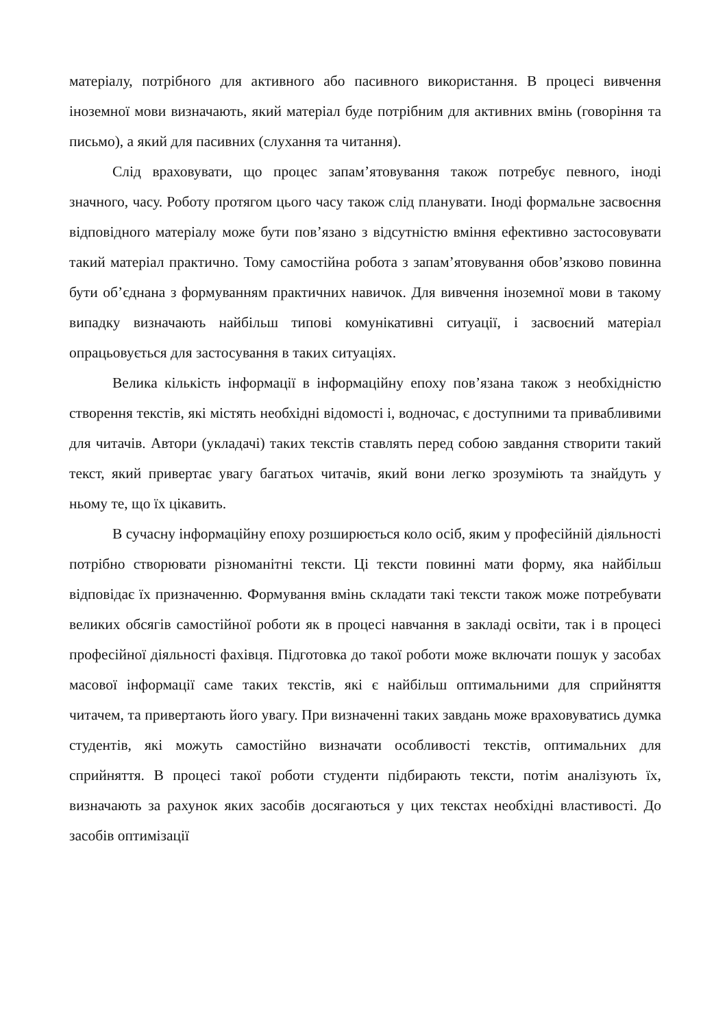матеріалу, потрібного для активного або пасивного використання. В процесі вивчення іноземної мови визначають, який матеріал буде потрібним для активних вмінь (говоріння та письмо), а який для пасивних (слухання та читання).
Слід враховувати, що процес запам’ятовування також потребує певного, іноді значного, часу. Роботу протягом цього часу також слід планувати. Іноді формальне засвоєння відповідного матеріалу може бути пов’язано з відсутністю вміння ефективно застосовувати такий матеріал практично. Тому самостійна робота з запам’ятовування обов’язково повинна бути об’єднана з формуванням практичних навичок. Для вивчення іноземної мови в такому випадку визначають найбільш типові комунікативні ситуації, і засвоєний матеріал опрацьовується для застосування в таких ситуаціях.
Велика кількість інформації в інформаційну епоху пов’язана також з необхідністю створення текстів, які містять необхідні відомості і, водночас, є доступними та привабливими для читачів. Автори (укладачі) таких текстів ставлять перед собою завдання створити такий текст, який привертає увагу багатьох читачів, який вони легко зрозуміють та знайдуть у ньому те, що їх цікавить.
В сучасну інформаційну епоху розширюється коло осіб, яким у професійній діяльності потрібно створювати різноманітні тексти. Ці тексти повинні мати форму, яка найбільш відповідає їх призначенню. Формування вмінь складати такі тексти також може потребувати великих обсягів самостійної роботи як в процесі навчання в закладі освіти, так і в процесі професійної діяльності фахівця. Підготовка до такої роботи може включати пошук у засобах масової інформації саме таких текстів, які є найбільш оптимальними для сприйняття читачем, та привертають його увагу. При визначенні таких завдань може враховуватись думка студентів, які можуть самостійно визначати особливості текстів, оптимальних для сприйняття. В процесі такої роботи студенти підбирають тексти, потім аналізують їх, визначають за рахунок яких засобів досягаються у цих текстах необхідні властивості. До засобів оптимізації